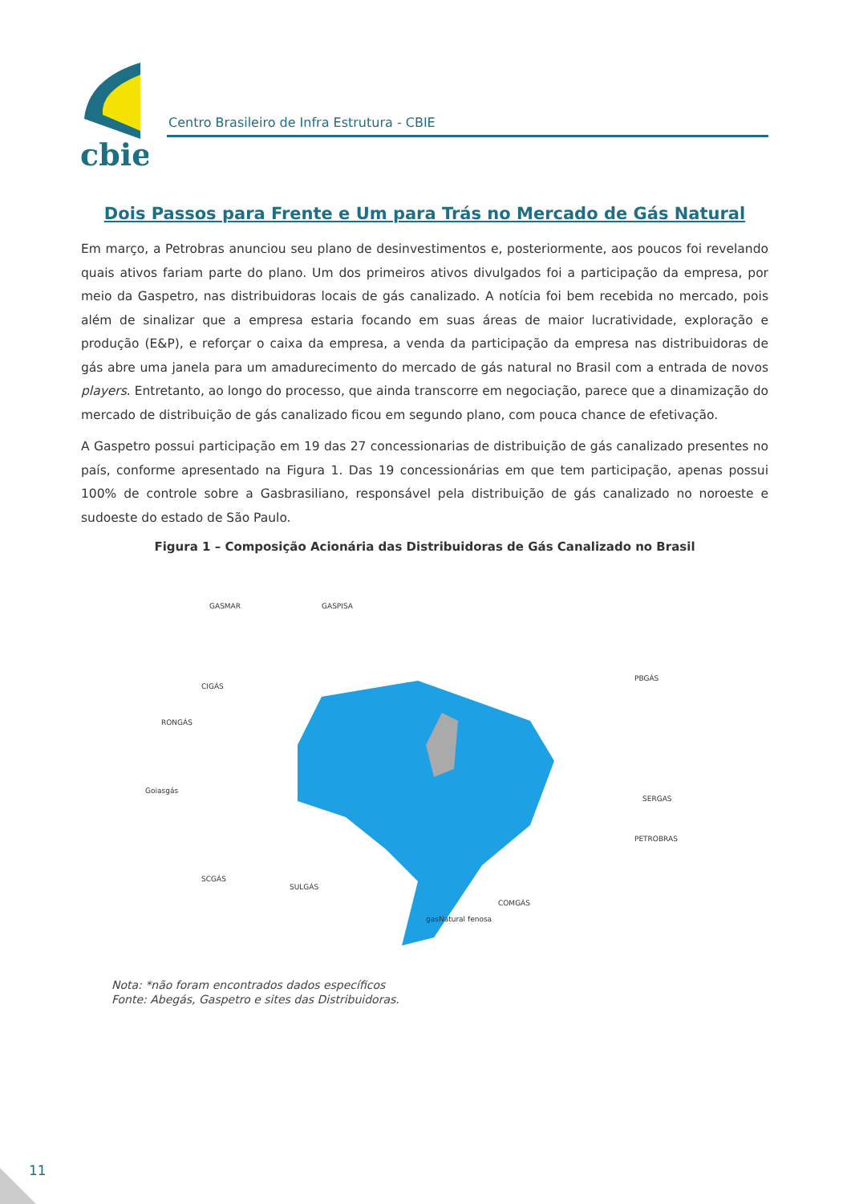cbie
Centro Brasileiro de Infra Estrutura - CBIE
Dois Passos para Frente e Um para Trás no Mercado de Gás Natural
Em março, a Petrobras anunciou seu plano de desinvestimentos e, posteriormente, aos poucos foi revelando quais ativos fariam parte do plano. Um dos primeiros ativos divulgados foi a participação da empresa, por meio da Gaspetro, nas distribuidoras locais de gás canalizado. A notícia foi bem recebida no mercado, pois além de sinalizar que a empresa estaria focando em suas áreas de maior lucratividade, exploração e produção (E&P), e reforçar o caixa da empresa, a venda da participação da empresa nas distribuidoras de gás abre uma janela para um amadurecimento do mercado de gás natural no Brasil com a entrada de novos players. Entretanto, ao longo do processo, que ainda transcorre em negociação, parece que a dinamização do mercado de distribuição de gás canalizado ficou em segundo plano, com pouca chance de efetivação.
A Gaspetro possui participação em 19 das 27 concessionarias de distribuição de gás canalizado presentes no país, conforme apresentado na Figura 1. Das 19 concessionárias em que tem participação, apenas possui 100% de controle sobre a Gasbrasiliano, responsável pela distribuição de gás canalizado no noroeste e sudoeste do estado de São Paulo.
Figura 1 – Composição Acionária das Distribuidoras de Gás Canalizado no Brasil
GASMAR
GASPISA
PBGÁS
CIGÁS
RONGÁS
Goiasgás
SCGÁS
SULGÁS
SERGAS
PETROBRAS
gasNatural fenosa
COMGÁS
Nota: *não foram encontrados dados específicos
Fonte: Abegás, Gaspetro e sites das Distribuidoras.
11